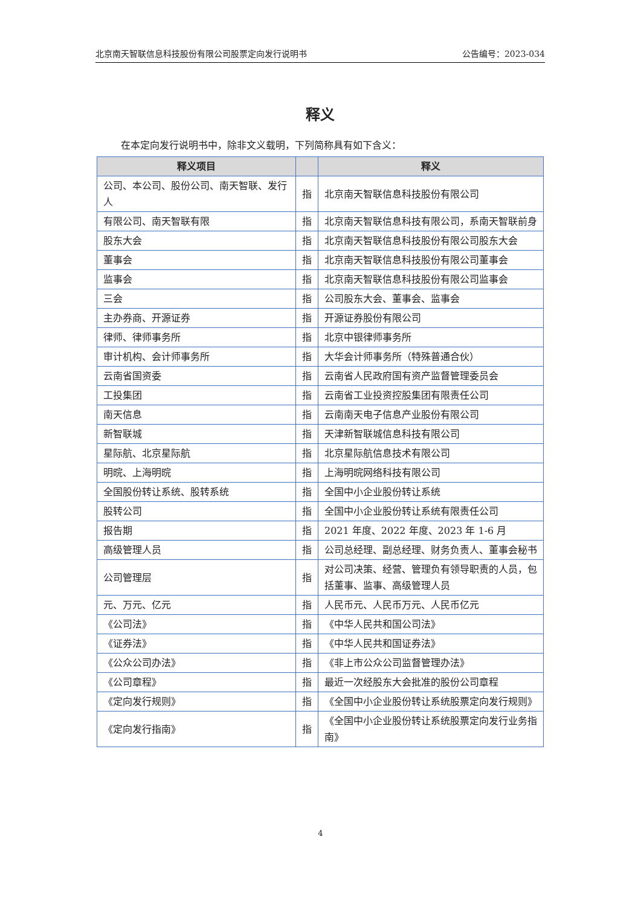北京南天智联信息科技股份有限公司股票定向发行说明书 公告编号：2023-034
释义
在本定向发行说明书中，除非文义载明，下列简称具有如下含义：
| 释义项目 | | 释义 |
| --- | --- | --- |
| 公司、本公司、股份公司、南天智联、发行人 | 指 | 北京南天智联信息科技股份有限公司 |
| 有限公司、南天智联有限 | 指 | 北京南天智联信息科技有限公司，系南天智联前身 |
| 股东大会 | 指 | 北京南天智联信息科技股份有限公司股东大会 |
| 董事会 | 指 | 北京南天智联信息科技股份有限公司董事会 |
| 监事会 | 指 | 北京南天智联信息科技股份有限公司监事会 |
| 三会 | 指 | 公司股东大会、董事会、监事会 |
| 主办券商、开源证券 | 指 | 开源证券股份有限公司 |
| 律师、律师事务所 | 指 | 北京中银律师事务所 |
| 审计机构、会计师事务所 | 指 | 大华会计师事务所（特殊普通合伙） |
| 云南省国资委 | 指 | 云南省人民政府国有资产监督管理委员会 |
| 工投集团 | 指 | 云南省工业投资控股集团有限责任公司 |
| 南天信息 | 指 | 云南南天电子信息产业股份有限公司 |
| 新智联城 | 指 | 天津新智联城信息科技有限公司 |
| 星际航、北京星际航 | 指 | 北京星际航信息技术有限公司 |
| 明晥、上海明晥 | 指 | 上海明晥网络科技有限公司 |
| 全国股份转让系统、股转系统 | 指 | 全国中小企业股份转让系统 |
| 股转公司 | 指 | 全国中小企业股份转让系统有限责任公司 |
| 报告期 | 指 | 2021 年度、2022 年度、2023 年 1-6 月 |
| 高级管理人员 | 指 | 公司总经理、副总经理、财务负责人、董事会秘书 |
| 公司管理层 | 指 | 对公司决策、经营、管理负有领导职责的人员，包括董事、监事、高级管理人员 |
| 元、万元、亿元 | 指 | 人民币元、人民币万元、人民币亿元 |
| 《公司法》 | 指 | 《中华人民共和国公司法》 |
| 《证券法》 | 指 | 《中华人民共和国证券法》 |
| 《公众公司办法》 | 指 | 《非上市公众公司监督管理办法》 |
| 《公司章程》 | 指 | 最近一次经股东大会批准的股份公司章程 |
| 《定向发行规则》 | 指 | 《全国中小企业股份转让系统股票定向发行规则》 |
| 《定向发行指南》 | 指 | 《全国中小企业股份转让系统股票定向发行业务指南》 |
4